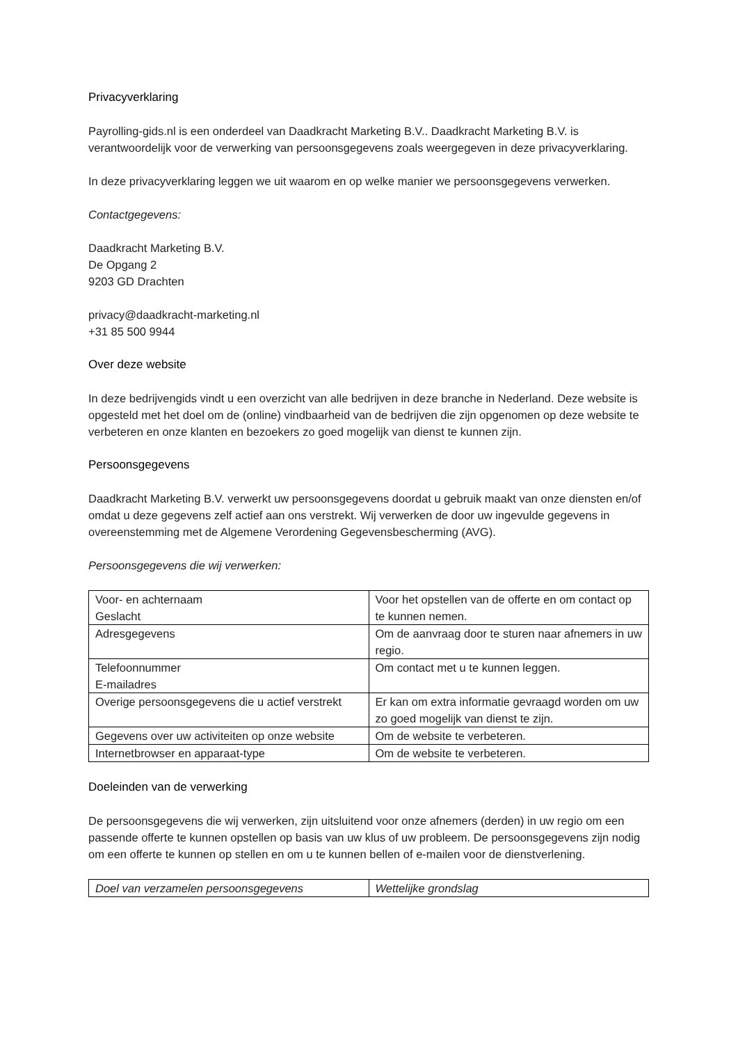Privacyverklaring
Payrolling-gids.nl is een onderdeel van Daadkracht Marketing B.V.. Daadkracht Marketing B.V. is verantwoordelijk voor de verwerking van persoonsgegevens zoals weergegeven in deze privacyverklaring.
In deze privacyverklaring leggen we uit waarom en op welke manier we persoonsgegevens verwerken.
Contactgegevens:
Daadkracht Marketing B.V.
De Opgang 2
9203 GD Drachten
privacy@daadkracht-marketing.nl
+31 85 500 9944
Over deze website
In deze bedrijvengids vindt u een overzicht van alle bedrijven in deze branche in Nederland. Deze website is opgesteld met het doel om de (online) vindbaarheid van de bedrijven die zijn opgenomen op deze website te verbeteren en onze klanten en bezoekers zo goed mogelijk van dienst te kunnen zijn.
Persoonsgegevens
Daadkracht Marketing B.V. verwerkt uw persoonsgegevens doordat u gebruik maakt van onze diensten en/of omdat u deze gegevens zelf actief aan ons verstrekt. Wij verwerken de door uw ingevulde gegevens in overeenstemming met de Algemene Verordening Gegevensbescherming (AVG).
Persoonsgegevens die wij verwerken:
| Voor- en achternaam Geslacht | Voor het opstellen van de offerte en om contact op te kunnen nemen. |
| Adresgegevens | Om de aanvraag door te sturen naar afnemers in uw regio. |
| Telefoonnummer E-mailadres | Om contact met u te kunnen leggen. |
| Overige persoonsgegevens die u actief verstrekt | Er kan om extra informatie gevraagd worden om uw zo goed mogelijk van dienst te zijn. |
| Gegevens over uw activiteiten op onze website | Om de website te verbeteren. |
| Internetbrowser en apparaat-type | Om de website te verbeteren. |
Doeleinden van de verwerking
De persoonsgegevens die wij verwerken, zijn uitsluitend voor onze afnemers (derden) in uw regio om een passende offerte te kunnen opstellen op basis van uw klus of uw probleem. De persoonsgegevens zijn nodig om een offerte te kunnen op stellen en om u te kunnen bellen of e-mailen voor de dienstverlening.
| Doel van verzamelen persoonsgegevens | Wettelijke grondslag |